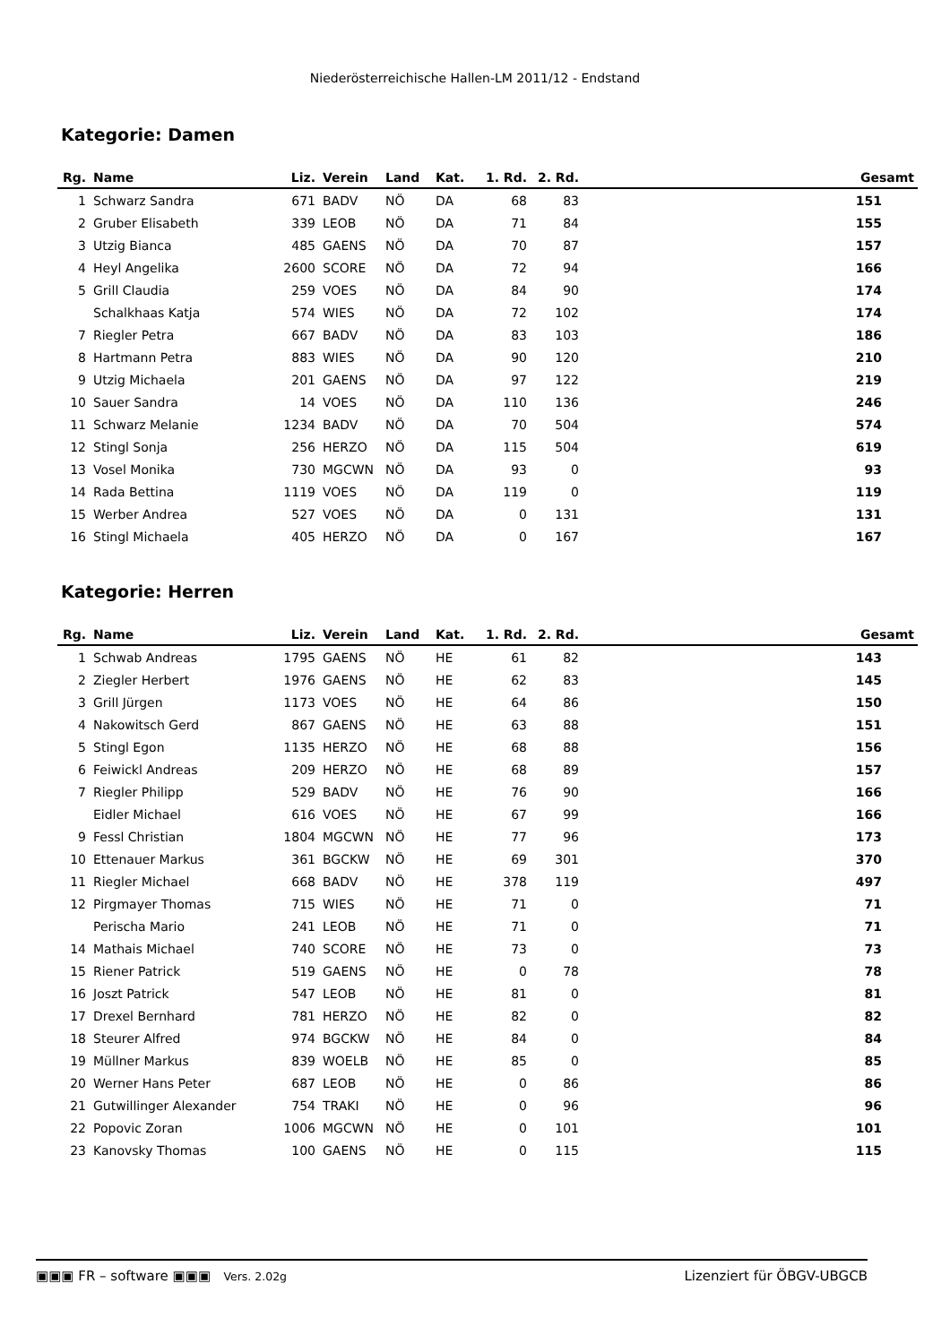Niederösterreichische Hallen-LM 2011/12 - Endstand
Kategorie: Damen
| Rg. | Name | Liz. | Verein | Land | Kat. | 1. Rd. | 2. Rd. | Gesamt |
| --- | --- | --- | --- | --- | --- | --- | --- | --- |
| 1 | Schwarz Sandra | 671 | BADV | NÖ | DA | 68 | 83 | 151 |
| 2 | Gruber Elisabeth | 339 | LEOB | NÖ | DA | 71 | 84 | 155 |
| 3 | Utzig Bianca | 485 | GAENS | NÖ | DA | 70 | 87 | 157 |
| 4 | Heyl Angelika | 2600 | SCORE | NÖ | DA | 72 | 94 | 166 |
| 5 | Grill Claudia | 259 | VOES | NÖ | DA | 84 | 90 | 174 |
| | Schalkhaas Katja | 574 | WIES | NÖ | DA | 72 | 102 | 174 |
| 7 | Riegler Petra | 667 | BADV | NÖ | DA | 83 | 103 | 186 |
| 8 | Hartmann Petra | 883 | WIES | NÖ | DA | 90 | 120 | 210 |
| 9 | Utzig Michaela | 201 | GAENS | NÖ | DA | 97 | 122 | 219 |
| 10 | Sauer Sandra | 14 | VOES | NÖ | DA | 110 | 136 | 246 |
| 11 | Schwarz Melanie | 1234 | BADV | NÖ | DA | 70 | 504 | 574 |
| 12 | Stingl Sonja | 256 | HERZO | NÖ | DA | 115 | 504 | 619 |
| 13 | Vosel Monika | 730 | MGCWN | NÖ | DA | 93 | 0 | 93 |
| 14 | Rada Bettina | 1119 | VOES | NÖ | DA | 119 | 0 | 119 |
| 15 | Werber Andrea | 527 | VOES | NÖ | DA | 0 | 131 | 131 |
| 16 | Stingl Michaela | 405 | HERZO | NÖ | DA | 0 | 167 | 167 |
Kategorie: Herren
| Rg. | Name | Liz. | Verein | Land | Kat. | 1. Rd. | 2. Rd. | Gesamt |
| --- | --- | --- | --- | --- | --- | --- | --- | --- |
| 1 | Schwab Andreas | 1795 | GAENS | NÖ | HE | 61 | 82 | 143 |
| 2 | Ziegler Herbert | 1976 | GAENS | NÖ | HE | 62 | 83 | 145 |
| 3 | Grill Jürgen | 1173 | VOES | NÖ | HE | 64 | 86 | 150 |
| 4 | Nakowitsch Gerd | 867 | GAENS | NÖ | HE | 63 | 88 | 151 |
| 5 | Stingl Egon | 1135 | HERZO | NÖ | HE | 68 | 88 | 156 |
| 6 | Feiwickl Andreas | 209 | HERZO | NÖ | HE | 68 | 89 | 157 |
| 7 | Riegler Philipp | 529 | BADV | NÖ | HE | 76 | 90 | 166 |
| | Eidler Michael | 616 | VOES | NÖ | HE | 67 | 99 | 166 |
| 9 | Fessl Christian | 1804 | MGCWN | NÖ | HE | 77 | 96 | 173 |
| 10 | Ettenauer Markus | 361 | BGCKW | NÖ | HE | 69 | 301 | 370 |
| 11 | Riegler Michael | 668 | BADV | NÖ | HE | 378 | 119 | 497 |
| 12 | Pirgmayer Thomas | 715 | WIES | NÖ | HE | 71 | 0 | 71 |
| | Perischa Mario | 241 | LEOB | NÖ | HE | 71 | 0 | 71 |
| 14 | Mathais Michael | 740 | SCORE | NÖ | HE | 73 | 0 | 73 |
| 15 | Riener Patrick | 519 | GAENS | NÖ | HE | 0 | 78 | 78 |
| 16 | Joszt Patrick | 547 | LEOB | NÖ | HE | 81 | 0 | 81 |
| 17 | Drexel Bernhard | 781 | HERZO | NÖ | HE | 82 | 0 | 82 |
| 18 | Steurer Alfred | 974 | BGCKW | NÖ | HE | 84 | 0 | 84 |
| 19 | Müllner Markus | 839 | WOELB | NÖ | HE | 85 | 0 | 85 |
| 20 | Werner Hans Peter | 687 | LEOB | NÖ | HE | 0 | 86 | 86 |
| 21 | Gutwillinger Alexander | 754 | TRAKI | NÖ | HE | 0 | 96 | 96 |
| 22 | Popovic Zoran | 1006 | MGCWN | NÖ | HE | 0 | 101 | 101 |
| 23 | Kanovsky Thomas | 100 | GAENS | NÖ | HE | 0 | 115 | 115 |
▣▣▣ FR – software ▣▣▣ Vers. 2.02g Lizenziert für ÖBGV-UBGCB